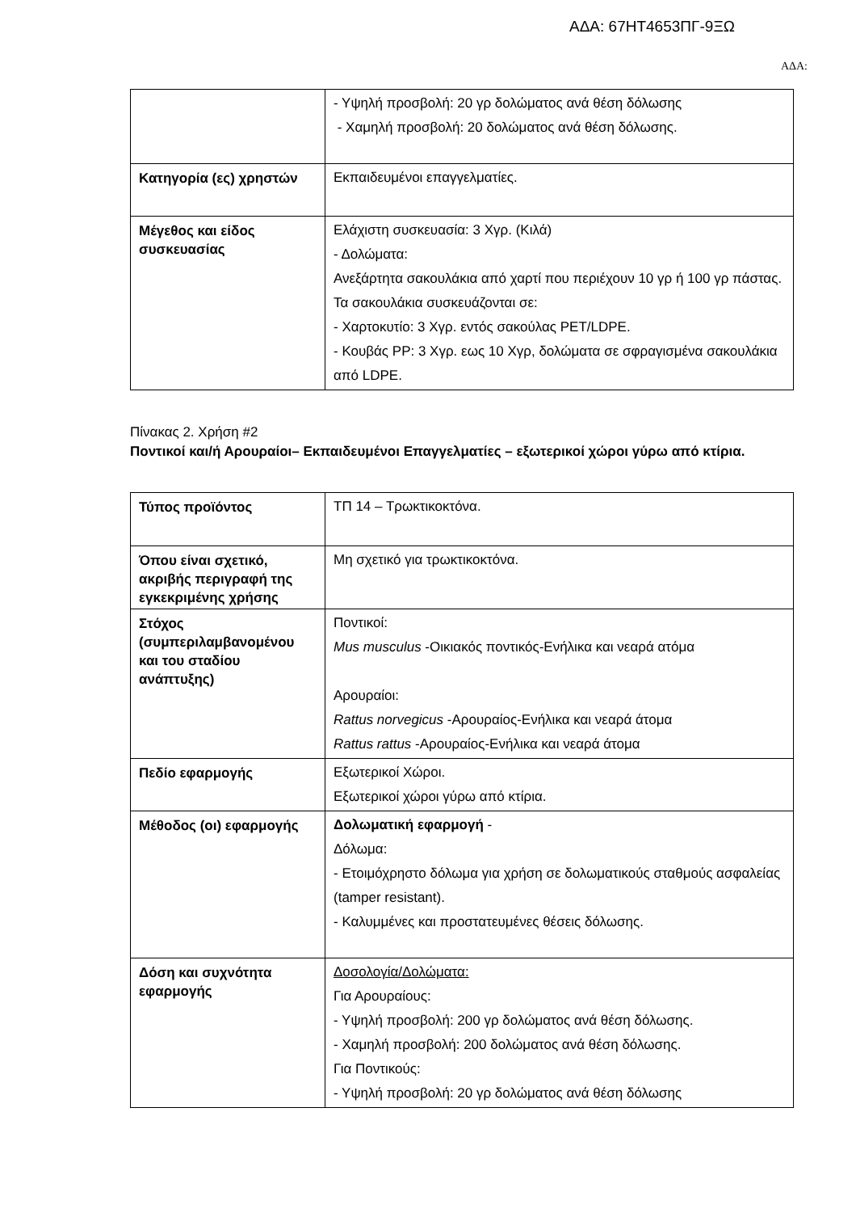ΑΔΑ: 67ΗΤ4653ΠΓ-9ΞΩ
ΑΔΑ:
| | - Υψηλή προσβολή: 20 γρ δολώματος ανά θέση δόλωσης - Χαμηλή προσβολή: 20 δολώματος ανά θέση δόλωσης. |
| Κατηγορία (ες) χρηστών | Εκπαιδευμένοι επαγγελματίες. |
| Μέγεθος και είδος συσκευασίας | Ελάχιστη συσκευασία: 3 Χγρ. (Κιλά) - Δολώματα: Ανεξάρτητα σακουλάκια από χαρτί που περιέχουν 10 γρ ή 100 γρ πάστας. Τα σακουλάκια συσκευάζονται σε: - Χαρτοκυτίο: 3 Χγρ. εντός σακούλας PET/LDPE. - Κουβάς PP: 3 Χγρ. εως 10 Χγρ, δολώματα σε σφραγισμένα σακουλάκια από LDPE. |
Πίνακας 2. Χρήση #2
Ποντικοί και/ή Αρουραίοι– Εκπαιδευμένοι Επαγγελματίες – εξωτερικοί χώροι γύρω από κτίρια.
| Τύπος προϊόντος | ΤΠ 14 – Τρωκτικοκτόνα. |
| Όπου είναι σχετικό, ακριβής περιγραφή της εγκεκριμένης χρήσης | Μη σχετικό για τρωκτικοκτόνα. |
| Στόχος (συμπεριλαμβανομένου και του σταδίου ανάπτυξης) | Ποντικοί: Mus musculus -Οικιακός ποντικός-Ενήλικα και νεαρά ατόμα Αρουραίοι: Rattus norvegicus -Αρουραίος-Ενήλικα και νεαρά άτομα Rattus rattus -Αρουραίος-Ενήλικα και νεαρά άτομα |
| Πεδίο εφαρμογής | Εξωτερικοί Χώροι. Εξωτερικοί χώροι γύρω από κτίρια. |
| Μέθοδος (οι) εφαρμογής | Δολωματική εφαρμογή - Δόλωμα: - Ετοιμόχρηστο δόλωμα για χρήση σε δολωματικούς σταθμούς ασφαλείας (tamper resistant). - Καλυμμένες και προστατευμένες θέσεις δόλωσης. |
| Δόση και συχνότητα εφαρμογής | Δοσολογία/Δολώματα: Για Αρουραίους: - Υψηλή προσβολή: 200 γρ δολώματος ανά θέση δόλωσης. - Χαμηλή προσβολή: 200 δολώματος ανά θέση δόλωσης. Για Ποντικούς: - Υψηλή προσβολή: 20 γρ δολώματος ανά θέση δόλωσης |